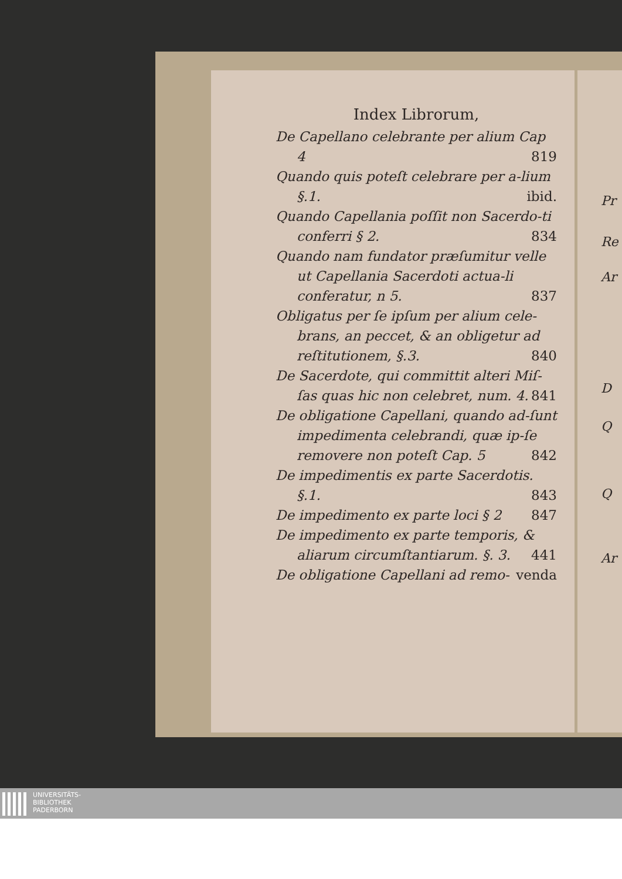Index Librorum,
De Capellano celebrante per alium Cap 4 819
Quando quis poteſt celebrare per a-lium §.1. ibid.
Quando Capellania poſſit non Sacerdo-ti conferri § 2. 834
Quando nam fundator præſumitur velle ut Capellania Sacerdoti actua-li conferatur, n 5. 837
Obligatus per ſe ipſum per alium cele-brans, an peccet, & an obligetur ad reſtitutionem, §.3. 840
De Sacerdote, qui committit alteri Miſ-ſas quas hic non celebret, num. 4. 841
De obligatione Capellani, quando ad-ſunt impedimenta celebrandi, quæ ip-ſe removere non poteſt Cap. 5 842
De impedimentis ex parte Sacerdotis. §.1. 843
De impedimento ex parte loci § 2 847
De impedimento ex parte temporis, & aliarum circumſtantiarum. §. 3. 441
De obligatione Capellani ad remo- venda
Pr
Re
Ar
D
Q
Q
Ar
UNIVERSITÄTS-
BIBLIOTHEK
PADERBORN